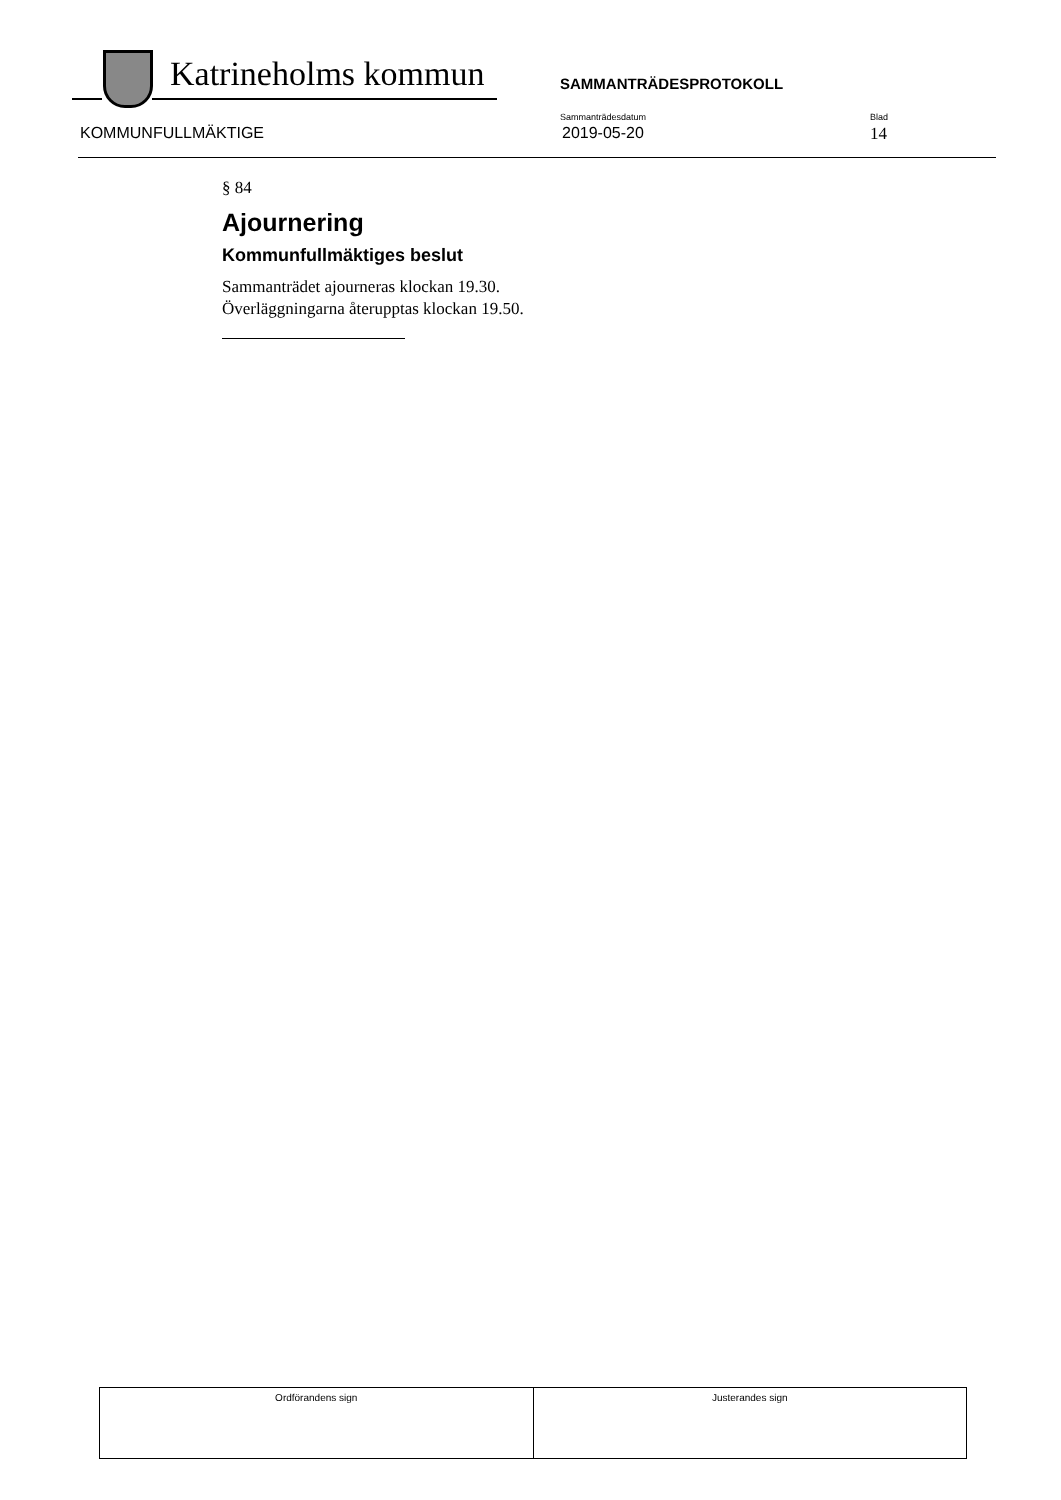Katrineholms kommun SAMMANTRÄDESPROTOKOLL
KOMMUNFULLMÄKTIGE
Sammanträdesdatum
2019-05-20
Blad
14
§ 84
Ajournering
Kommunfullmäktiges beslut
Sammanträdet ajourneras klockan 19.30.
Överläggningarna återupptas klockan 19.50.
| Ordförandens sign | Justerandes sign |